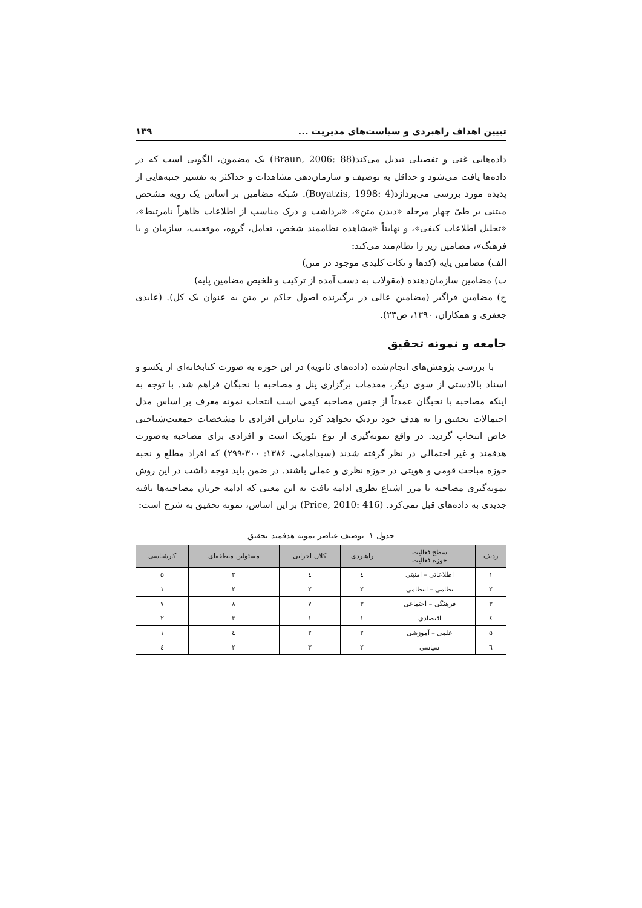تبیین اهداف راهبردی و سیاست‌های مدیریت ... ۱۳۹
داده‌هایی غنی و تفصیلی تبدیل می‌کند(Braun, 2006: 88) یک مضمون، الگویی است که در داده‌ها یافت می‌شود و حداقل به توصیف و سازمان‌دهی مشاهدات و حداکثر به تفسیر جنبه‌هایی از پدیده مورد بررسی می‌پردازد(Boyatzis, 1998: 4). شبکه مضامین بر اساس یک رویه مشخص مبتنی بر طیّ چهار مرحله «دیدن متن»، «برداشت و درک مناسب از اطلاعات ظاهراً نامرتبط»، «تحلیل اطلاعات کیفی»، و نهایتاً «مشاهده نظاممند شخص، تعامل، گروه، موقعیت، سازمان و یا فرهنگ»، مضامین زیر را نظام‌مند می‌کند:
الف) مضامین پایه (کدها و نکات کلیدی موجود در متن)
ب) مضامین سازمان‌دهنده (مقولات به دست آمده از ترکیب و تلخیص مضامین پایه)
ج) مضامین فراگیر (مضامین عالی در برگیرنده اصول حاکم بر متن به عنوان یک کل). (عابدی جعفری و همکاران، ۱۳۹۰، ص۲۳).
جامعه و نمونه تحقیق
با بررسی پژوهش‌های انجام‌شده (داده‌های ثانویه) در این حوزه به صورت کتابخانه‌ای از یکسو و اسناد بالادستی از سوی دیگر، مقدمات برگزاری پنل و مصاحبه با نخبگان فراهم شد. با توجه به اینکه مصاحبه با نخبگان عمدتاً از جنس مصاحبه کیفی است انتخاب نمونه معرف بر اساس مدل احتمالات تحقیق را به هدف خود نزدیک نخواهد کرد بنابراین افرادی با مشخصات جمعیت‌شناختی خاص انتخاب گردید. در واقع نمونه‌گیری از نوع تئوریک است و افرادی برای مصاحبه به‌صورت هدفمند و غیر احتمالی در نظر گرفته شدند (سیدامامی، ۱۳۸۶: ۳۰۰-۲۹۹) که افراد مطلع و نخبه حوزه مباحث قومی و هویتی در حوزه نظری و عملی باشند. در ضمن باید توجه داشت در این روش نمونه‌گیری مصاحبه تا مرز اشباع نظری ادامه یافت به این معنی که ادامه جریان مصاحبه‌ها یافته جدیدی به داده‌های قبل نمی‌کرد. (Price, 2010: 416) بر این اساس، نمونه تحقیق به شرح است:
جدول ۱- توصیف عناصر نمونه هدفمند تحقیق
| ردیف | سطح فعالیت حوزه فعالیت | راهبردی | کلان اجرایی | مسئولین منطقه‌ای | کارشناسی |
| --- | --- | --- | --- | --- | --- |
| ۱ | اطلاعاتی – امنیتی | ٤ | ٤ | ۳ | ۵ |
| ۲ | نظامی – انتظامی | ۲ | ۲ | ۲ | ۱ |
| ۳ | فرهنگی – اجتماعی | ۳ | ۷ | ۸ | ۷ |
| ٤ | اقتصادی | ۱ | ۱ | ۳ | ۲ |
| ۵ | علمی – آموزشی | ۲ | ۲ | ٤ | ۱ |
| ٦ | سیاسی | ۲ | ۳ | ۲ | ٤ |